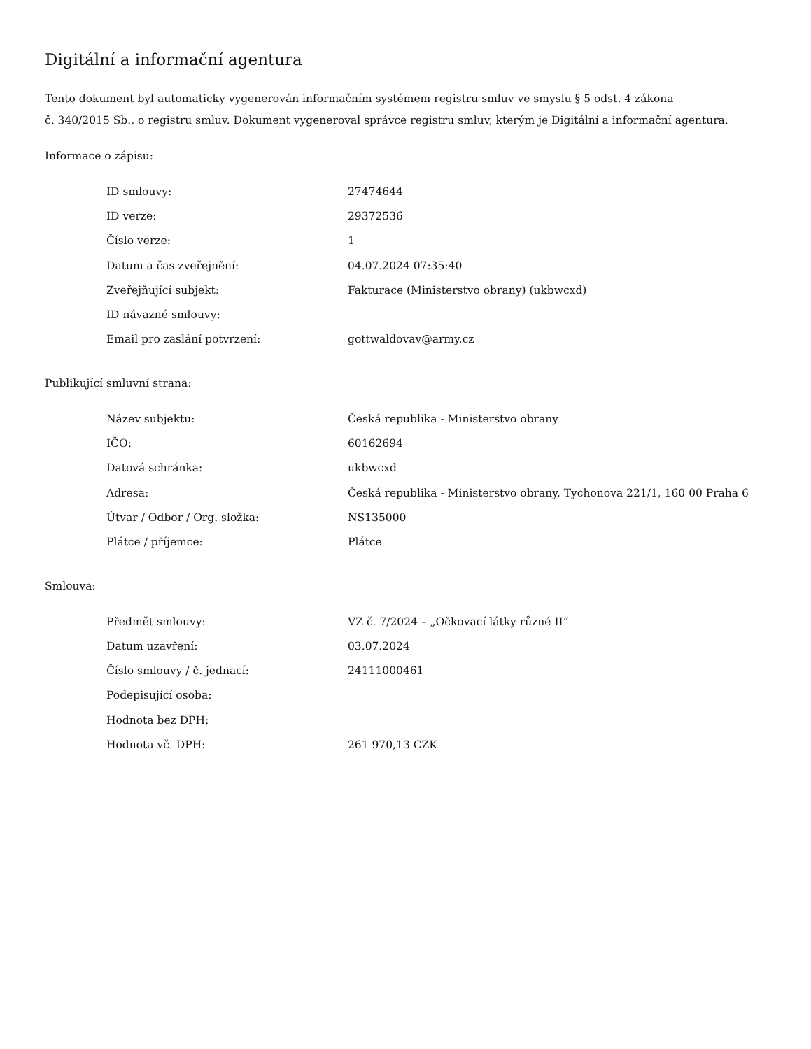Digitální a informační agentura
Tento dokument byl automaticky vygenerován informačním systémem registru smluv ve smyslu § 5 odst. 4 zákona
č. 340/2015 Sb., o registru smluv. Dokument vygeneroval správce registru smluv, kterým je Digitální a informační agentura.
Informace o zápisu:
| ID smlouvy: | 27474644 |
| ID verze: | 29372536 |
| Číslo verze: | 1 |
| Datum a čas zveřejnění: | 04.07.2024 07:35:40 |
| Zveřejňující subjekt: | Fakturace (Ministerstvo obrany) (ukbwcxd) |
| ID návazné smlouvy: | |
| Email pro zaslání potvrzení: | gottwaldovav@army.cz |
Publikující smluvní strana:
| Název subjektu: | Česká republika - Ministerstvo obrany |
| IČO: | 60162694 |
| Datová schránka: | ukbwcxd |
| Adresa: | Česká republika - Ministerstvo obrany, Tychonova 221/1, 160 00 Praha 6 |
| Útvar / Odbor / Org. složka: | NS135000 |
| Plátce / příjemce: | Plátce |
Smlouva:
| Předmět smlouvy: | VZ č. 7/2024 – „Očkovací látky různé II“ |
| Datum uzavření: | 03.07.2024 |
| Číslo smlouvy / č. jednací: | 24111000461 |
| Podepisující osoba: | |
| Hodnota bez DPH: | |
| Hodnota vč. DPH: | 261 970,13 CZK |